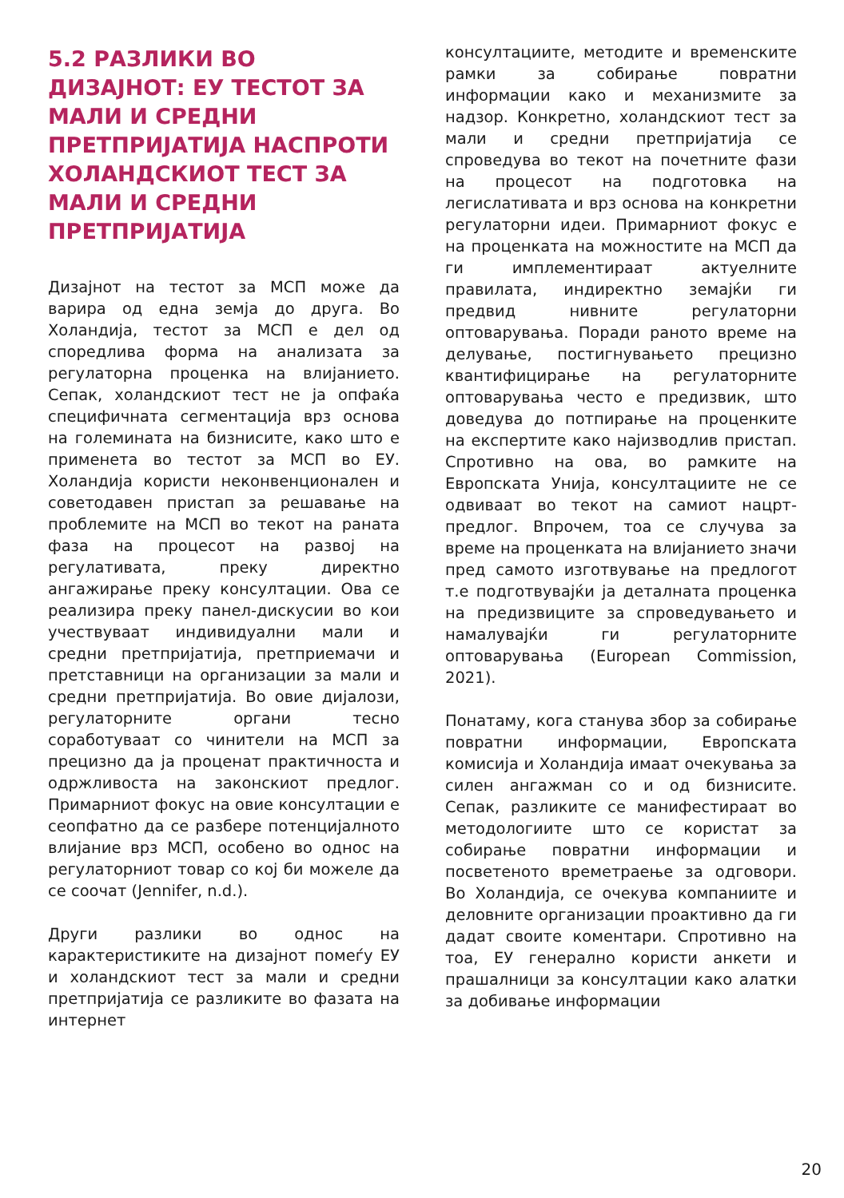5.2 РАЗЛИКИ ВО ДИЗАЈНОТ: ЕУ ТЕСТОТ ЗА МАЛИ И СРЕДНИ ПРЕТПРИЈАТИЈА НАСПРОТИ ХОЛАНДСКИОТ ТЕСТ ЗА МАЛИ И СРЕДНИ ПРЕТПРИЈАТИЈА
Дизајнот на тестот за МСП може да варира од една земја до друга. Во Холандија, тестот за МСП е дел од споредлива форма на анализата за регулаторна проценка на влијанието. Сепак, холандскиот тест не ја опфаќа специфичната сегментација врз основа на големината на бизнисите, како што е применета во тестот за МСП во ЕУ. Холандија користи неконвенционален и советодавен пристап за решавање на проблемите на МСП во текот на раната фаза на процесот на развој на регулативата, преку директно ангажирање преку консултации. Ова се реализира преку панел-дискусии во кои учествуваат индивидуални мали и средни претпријатија, претприемачи и претставници на организации за мали и средни претпријатија. Во овие дијалози, регулаторните органи тесно соработуваат со чинители на МСП за прецизно да ја проценат практичноста и одржливоста на законскиот предлог. Примарниот фокус на овие консултации е сеопфатно да се разбере потенцијалното влијание врз МСП, особено во однос на регулаторниот товар со кој би можеле да се соочат (Jennifer, n.d.).
Други разлики во однос на карактеристиките на дизајнот помеѓу ЕУ и холандскиот тест за мали и средни претпријатија се разликите во фазата на интернет
консултациите, методите и временските рамки за собирање повратни информации како и механизмите за надзор. Конкретно, холандскиот тест за мали и средни претпријатија се спроведува во текот на почетните фази на процесот на подготовка на легислативата и врз основа на конкретни регулаторни идеи. Примарниот фокус е на проценката на можностите на МСП да ги имплементираат актуелните правилата, индиректно земајќи ги предвид нивните регулаторни оптоварувања. Поради раното време на делување, постигнувањето прецизно квантифицирање на регулаторните оптоварувања често е предизвик, што доведува до потпирање на проценките на експертите како најизводлив пристап. Спротивно на ова, во рамките на Европската Унија, консултациите не се одвиваат во текот на самиот нацрт-предлог. Впрочем, тоа се случува за време на проценката на влијанието значи пред самото изготвување на предлогот т.е подготвувајќи ја деталната проценка на предизвиците за спроведувањето и намалувајќи ги регулаторните оптоварувања (European Commission, 2021).
Понатаму, кога станува збор за собирање повратни информации, Европската комисија и Холандија имаат очекувања за силен ангажман со и од бизнисите. Сепак, разликите се манифестираат во методологиите што се користат за собирање повратни информации и посветеното времетраење за одговори. Во Холандија, се очекува компаниите и деловните организации проактивно да ги дадат своите коментари. Спротивно на тоа, ЕУ генерално користи анкети и прашалници за консултации како алатки за добивање информации
20